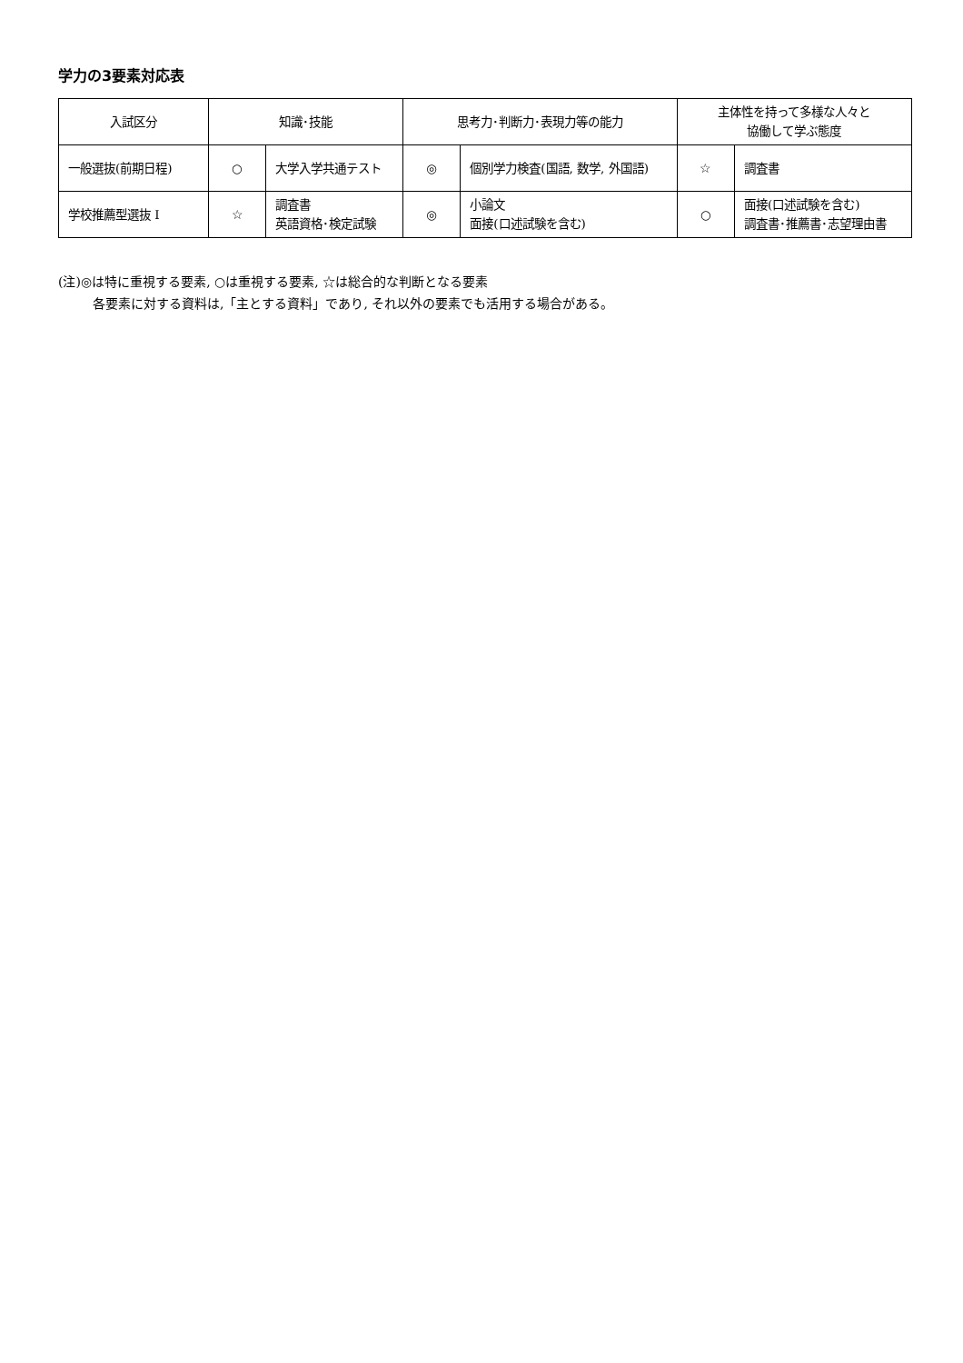学力の3要素対応表
| 入試区分 | 知識･技能 | | 思考力･判断力･表現力等の能力 | | 主体性を持って多様な人々と 協働して学ぶ態度 | |
| --- | --- | --- | --- | --- | --- | --- |
| 一般選抜(前期日程) | ○ | 大学入学共通テスト | ◎ | 個別学力検査(国語, 数学, 外国語) | ☆ | 調査書 |
| 学校推薦型選抜 I | ☆ | 調査書 英語資格･検定試験 | ◎ | 小論文 面接(口述試験を含む) | ○ | 面接(口述試験を含む) 調査書･推薦書･志望理由書 |
(注)◎は特に重視する要素, ○は重視する要素, ☆は総合的な判断となる要素
各要素に対する資料は,「主とする資料」であり, それ以外の要素でも活用する場合がある。